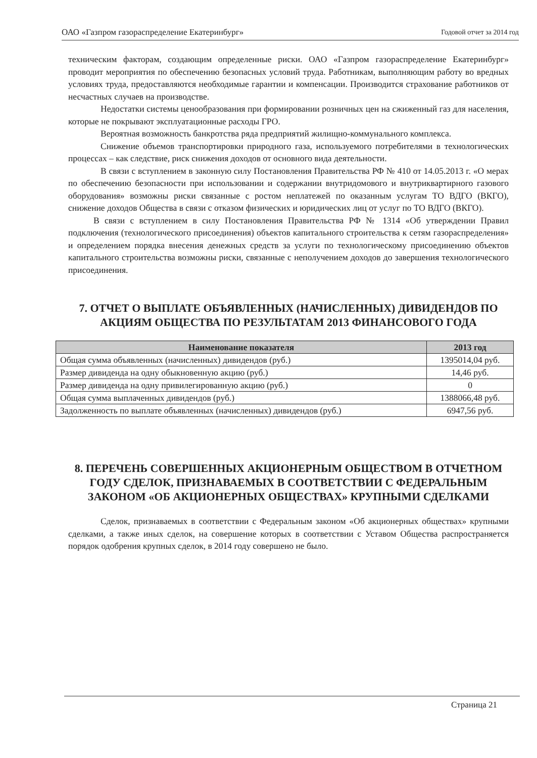ОАО «Газпром газораспределение Екатеринбург» Годовой отчет за 2014 год
техническим факторам, создающим определенные риски. ОАО «Газпром газораспределение Екатеринбург» проводит мероприятия по обеспечению безопасных условий труда. Работникам, выполняющим работу во вредных условиях труда, предоставляются необходимые гарантии и компенсации. Производится страхование работников от несчастных случаев на производстве.
Недостатки системы ценообразования при формировании розничных цен на сжиженный газ для населения, которые не покрывают эксплуатационные расходы ГРО.
Вероятная возможность банкротства ряда предприятий жилищно-коммунального комплекса.
Снижение объемов транспортировки природного газа, используемого потребителями в технологических процессах – как следствие, риск снижения доходов от основного вида деятельности.
В связи с вступлением в законную силу Постановления Правительства РФ № 410 от 14.05.2013 г. «О мерах по обеспечению безопасности при использовании и содержании внутридомового и внутриквартирного газового оборудования» возможны риски связанные с ростом неплатежей по оказанным услугам ТО ВДГО (ВКГО), снижение доходов Общества в связи с отказом физических и юридических лиц от услуг по ТО ВДГО (ВКГО).
В связи с вступлением в силу Постановления Правительства РФ № 1314 «Об утверждении Правил подключения (технологического присоединения) объектов капитального строительства к сетям газораспределения» и определением порядка внесения денежных средств за услуги по технологическому присоединению объектов капитального строительства возможны риски, связанные с неполучением доходов до завершения технологического присоединения.
7. ОТЧЕТ О ВЫПЛАТЕ ОБЪЯВЛЕННЫХ (НАЧИСЛЕННЫХ) ДИВИДЕНДОВ ПО АКЦИЯМ ОБЩЕСТВА ПО РЕЗУЛЬТАТАМ 2013 ФИНАНСОВОГО ГОДА
| Наименование показателя | 2013 год |
| --- | --- |
| Общая сумма объявленных (начисленных) дивидендов (руб.) | 1395014,04 руб. |
| Размер дивиденда на одну обыкновенную акцию (руб.) | 14,46 руб. |
| Размер дивиденда на одну привилегированную акцию (руб.) | 0 |
| Общая сумма выплаченных дивидендов (руб.) | 1388066,48 руб. |
| Задолженность по выплате объявленных (начисленных) дивидендов (руб.) | 6947,56 руб. |
8. ПЕРЕЧЕНЬ СОВЕРШЕННЫХ АКЦИОНЕРНЫМ ОБЩЕСТВОМ В ОТЧЕТНОМ ГОДУ СДЕЛОК, ПРИЗНАВАЕМЫХ В СООТВЕТСТВИИ С ФЕДЕРАЛЬНЫМ ЗАКОНОМ «ОБ АКЦИОНЕРНЫХ ОБЩЕСТВАХ» КРУПНЫМИ СДЕЛКАМИ
Сделок, признаваемых в соответствии с Федеральным законом «Об акционерных обществах» крупными сделками, а также иных сделок, на совершение которых в соответствии с Уставом Общества распространяется порядок одобрения крупных сделок, в 2014 году совершено не было.
Страница 21